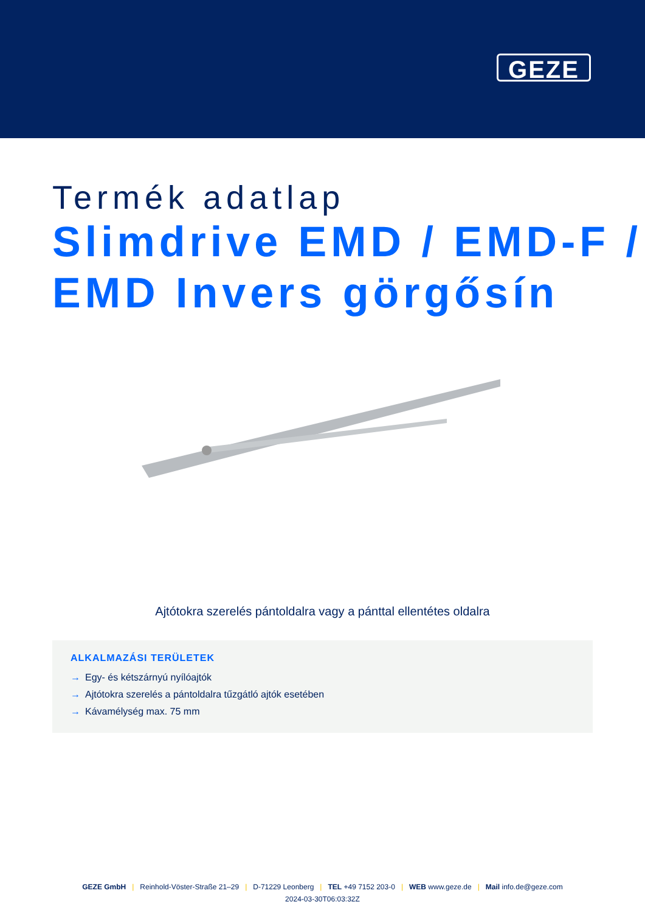GEZE
Termék adatlap
Slimdrive EMD / EMD-F / EMD Invers görgősín
Ajtótokra szerelés pántoldalra vagy a pánttal ellentétes oldalra
ALKALMAZÁSI TERÜLETEK
→ Egy- és kétszárnyú nyílóajtók
→ Ajtótokra szerelés a pántoldalra tűzgátló ajtók esetében
→ Kávamélység max. 75 mm
GEZE GmbH | Reinhold-Vöster-Straße 21–29 | D-71229 Leonberg | TEL +49 7152 203-0 | WEB www.geze.de | Mail info.de@geze.com
2024-03-30T06:03:32Z